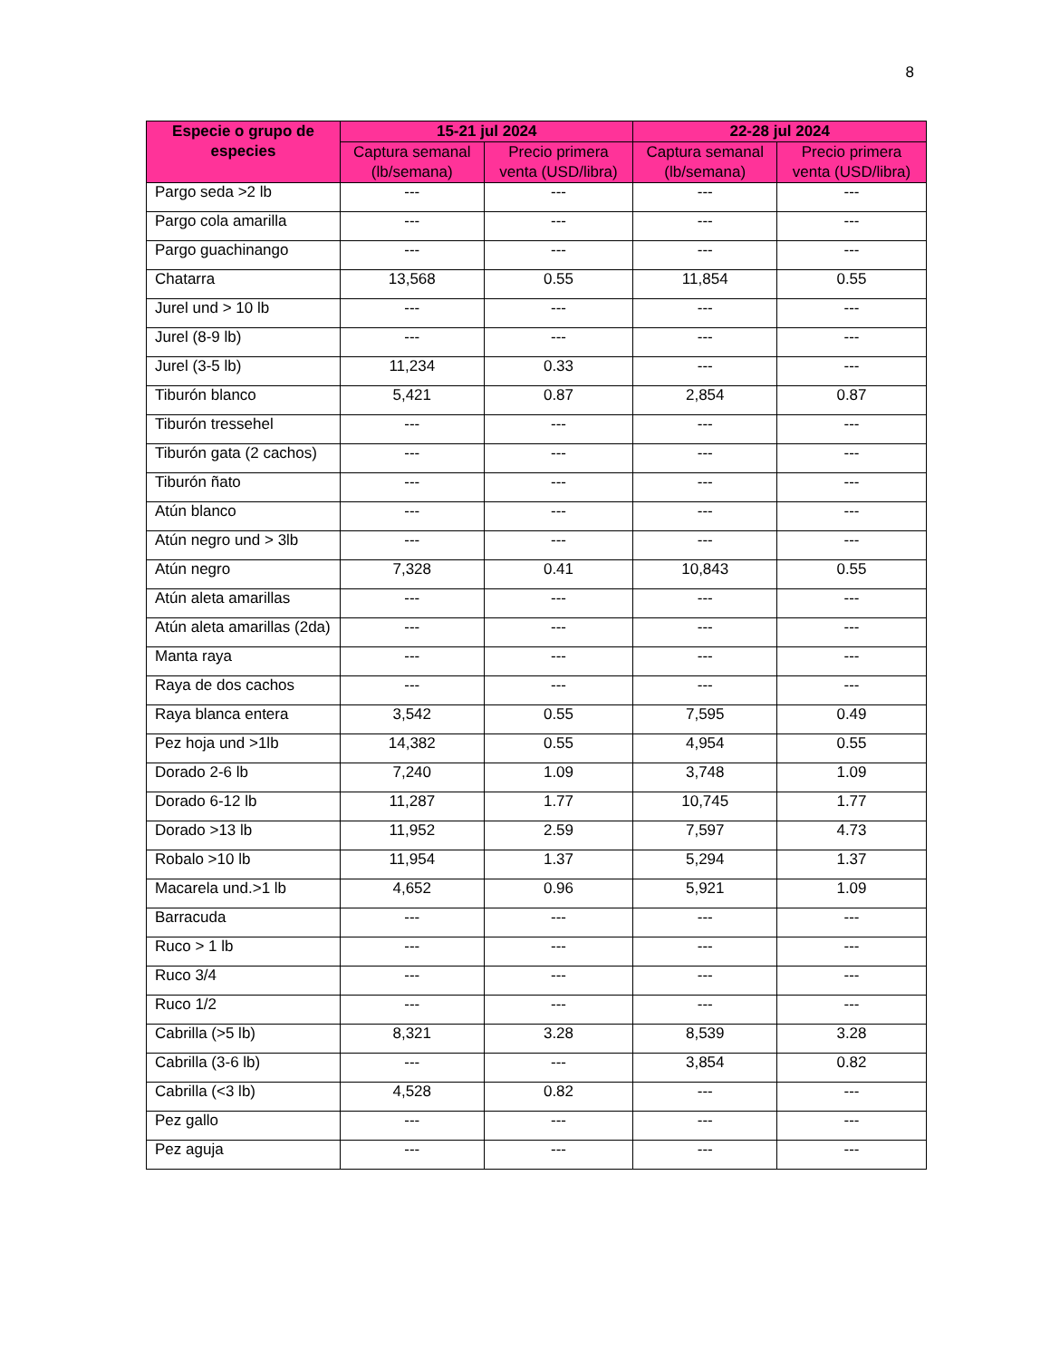8
| Especie o grupo de especies | 15-21 jul 2024 | | 22-28 jul 2024 | |
| --- | --- | --- | --- | --- |
| | Captura semanal (lb/semana) | Precio primera venta (USD/libra) | Captura semanal (lb/semana) | Precio primera venta (USD/libra) |
| Pargo seda >2 lb | --- | --- | --- | --- |
| Pargo cola amarilla | --- | --- | --- | --- |
| Pargo guachinango | --- | --- | --- | --- |
| Chatarra | 13,568 | 0.55 | 11,854 | 0.55 |
| Jurel und > 10 lb | --- | --- | --- | --- |
| Jurel (8-9 lb) | --- | --- | --- | --- |
| Jurel (3-5 lb) | 11,234 | 0.33 | --- | --- |
| Tiburón blanco | 5,421 | 0.87 | 2,854 | 0.87 |
| Tiburón tressehel | --- | --- | --- | --- |
| Tiburón gata (2 cachos) | --- | --- | --- | --- |
| Tiburón ñato | --- | --- | --- | --- |
| Atún blanco | --- | --- | --- | --- |
| Atún negro und > 3lb | --- | --- | --- | --- |
| Atún negro | 7,328 | 0.41 | 10,843 | 0.55 |
| Atún aleta amarillas | --- | --- | --- | --- |
| Atún aleta amarillas (2da) | --- | --- | --- | --- |
| Manta raya | --- | --- | --- | --- |
| Raya de dos cachos | --- | --- | --- | --- |
| Raya blanca entera | 3,542 | 0.55 | 7,595 | 0.49 |
| Pez hoja und >1lb | 14,382 | 0.55 | 4,954 | 0.55 |
| Dorado 2-6 lb | 7,240 | 1.09 | 3,748 | 1.09 |
| Dorado 6-12 lb | 11,287 | 1.77 | 10,745 | 1.77 |
| Dorado >13 lb | 11,952 | 2.59 | 7,597 | 4.73 |
| Robalo >10 lb | 11,954 | 1.37 | 5,294 | 1.37 |
| Macarela und.>1 lb | 4,652 | 0.96 | 5,921 | 1.09 |
| Barracuda | --- | --- | --- | --- |
| Ruco > 1 lb | --- | --- | --- | --- |
| Ruco 3/4 | --- | --- | --- | --- |
| Ruco 1/2 | --- | --- | --- | --- |
| Cabrilla (>5 lb) | 8,321 | 3.28 | 8,539 | 3.28 |
| Cabrilla (3-6 lb) | --- | --- | 3,854 | 0.82 |
| Cabrilla (<3 lb) | 4,528 | 0.82 | --- | --- |
| Pez gallo | --- | --- | --- | --- |
| Pez aguja | --- | --- | --- | --- |